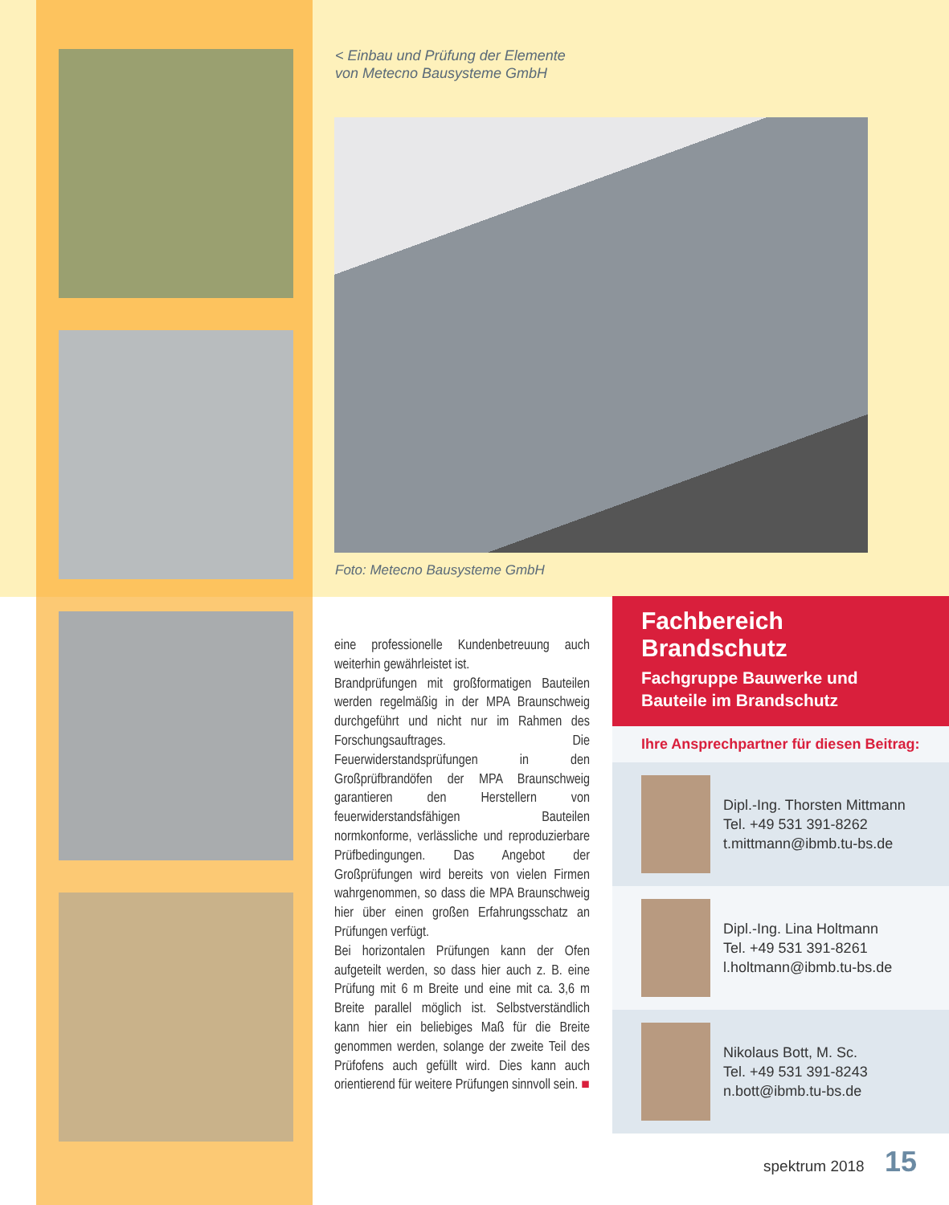< Einbau und Prüfung der Elemente
von Metecno Bausysteme GmbH
Foto: Metecno Bausysteme GmbH
eine professionelle Kundenbetreuung auch weiterhin gewährleistet ist.
Brandprüfungen mit großformatigen Bauteilen werden regelmäßig in der MPA Braunschweig durchgeführt und nicht nur im Rahmen des Forschungsauftrages. Die Feuerwiderstandsprüfungen in den Großprüfbrandöfen der MPA Braunschweig garantieren den Herstellern von feuerwiderstandsfähigen Bauteilen normkonforme, verlässliche und reproduzierbare Prüfbedingungen. Das Angebot der Großprüfungen wird bereits von vielen Firmen wahrgenommen, so dass die MPA Braunschweig hier über einen großen Erfahrungsschatz an Prüfungen verfügt.
Bei horizontalen Prüfungen kann der Ofen aufgeteilt werden, so dass hier auch z. B. eine Prüfung mit 6 m Breite und eine mit ca. 3,6 m Breite parallel möglich ist. Selbstverständlich kann hier ein beliebiges Maß für die Breite genommen werden, solange der zweite Teil des Prüfofens auch gefüllt wird. Dies kann auch orientierend für weitere Prüfungen sinnvoll sein. ■
Fachbereich Brandschutz
Fachgruppe Bauwerke und
Bauteile im Brandschutz
Ihre Ansprechpartner für diesen Beitrag:
Dipl.-Ing. Thorsten Mittmann
Tel. +49 531 391-8262
t.mittmann@ibmb.tu-bs.de
Dipl.-Ing. Lina Holtmann
Tel. +49 531 391-8261
l.holtmann@ibmb.tu-bs.de
Nikolaus Bott, M. Sc.
Tel. +49 531 391-8243
n.bott@ibmb.tu-bs.de
spektrum 2018 15